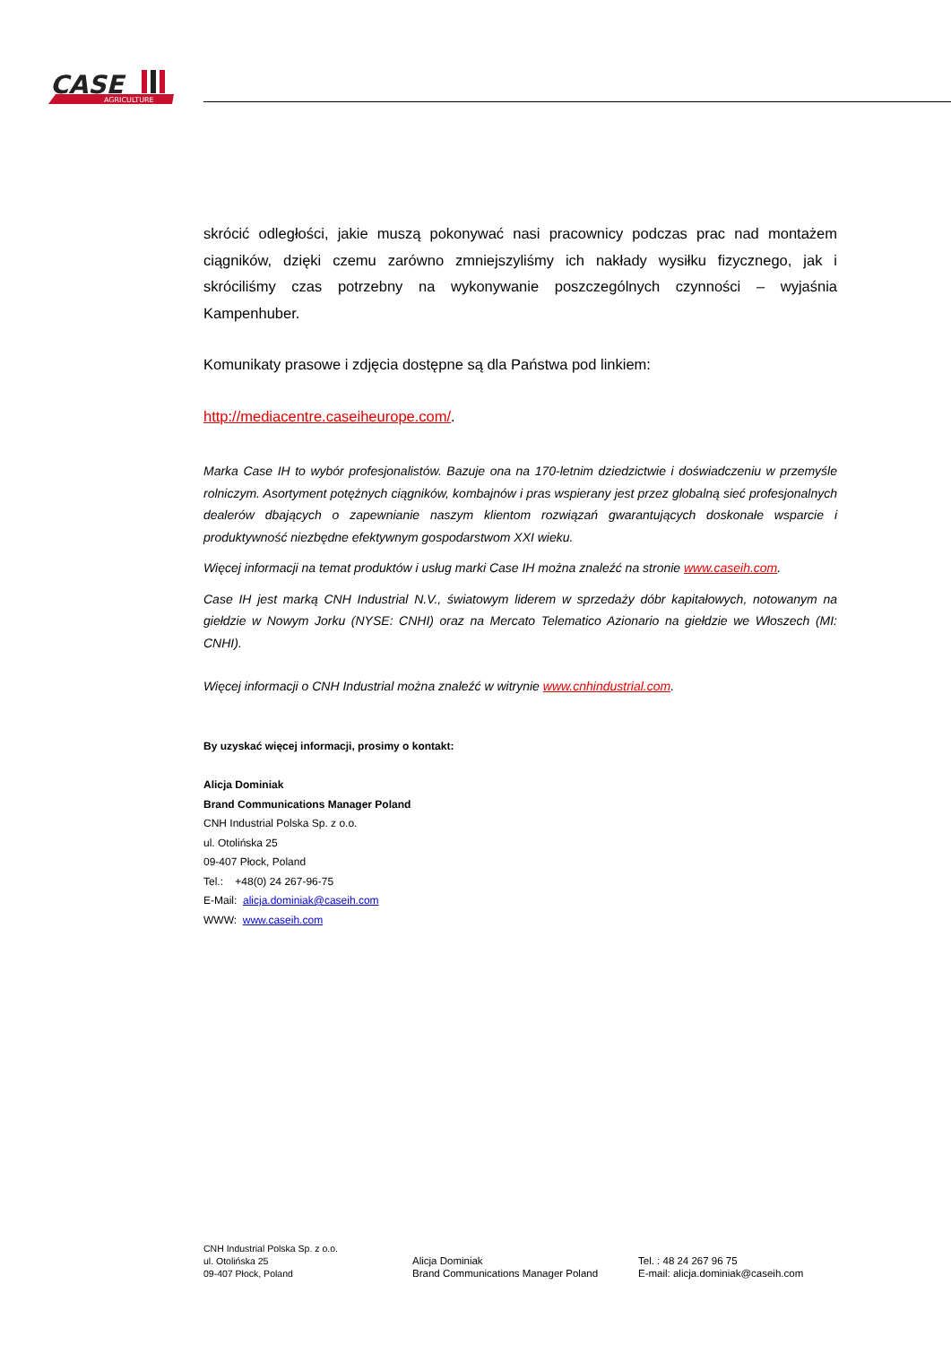CASE
AGRICULTURE
skrócić odległości, jakie muszą pokonywać nasi pracownicy podczas prac nad montażem ciągników, dzięki czemu zarówno zmniejszyliśmy ich nakłady wysiłku fizycznego, jak i skróciliśmy czas potrzebny na wykonywanie poszczególnych czynności – wyjaśnia Kampenhuber.
Komunikaty prasowe i zdjęcia dostępne są dla Państwa pod linkiem:
http://mediacentre.caseiheurope.com/.
Marka Case IH to wybór profesjonalistów. Bazuje ona na 170-letnim dziedzictwie i doświadczeniu w przemyśle rolniczym. Asortyment potężnych ciągników, kombajnów i pras wspierany jest przez globalną sieć profesjonalnych dealerów dbających o zapewnianie naszym klientom rozwiązań gwarantujących doskonałe wsparcie i produktywność niezbędne efektywnym gospodarstwom XXI wieku.
Więcej informacji na temat produktów i usług marki Case IH można znaleźć na stronie www.caseih.com.
Case IH jest marką CNH Industrial N.V., światowym liderem w sprzedaży dóbr kapitałowych, notowanym na giełdzie w Nowym Jorku (NYSE: CNHI) oraz na Mercato Telematico Azionario na giełdzie we Włoszech (MI: CNHI).
Więcej informacji o CNH Industrial można znaleźć w witrynie www.cnhindustrial.com.
By uzyskać więcej informacji, prosimy o kontakt:
Alicja Dominiak
Brand Communications Manager Poland
CNH Industrial Polska Sp. z o.o.
ul. Otolińska 25
09-407 Płock, Poland
Tel.: +48(0) 24 267-96-75
E-Mail: alicja.dominiak@caseih.com
WWW: www.caseih.com
CNH Industrial Polska Sp. z o.o.
ul. Otolińska 25
09-407 Płock, Poland
Alicja Dominiak
Brand Communications Manager Poland
Tel. : 48 24 267 96 75
E-mail: alicja.dominiak@caseih.com